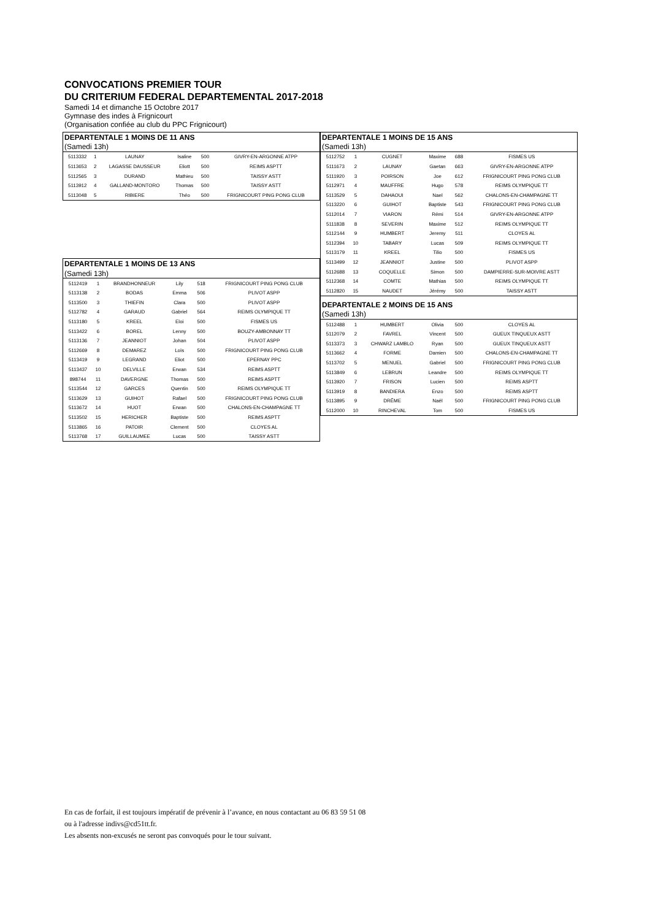CONVOCATIONS PREMIER TOUR
DU CRITERIUM FEDERAL DEPARTEMENTAL 2017-2018
Samedi 14 et dimanche 15 Octobre 2017
Gymnase des indes à Frignicourt
(Organisation confiée au club du PPC Frignicourt)
| DEPARTENTALE 1 MOINS DE 11 ANS | | | | | |
| (Samedi 13h) | | | | | |
| 5113332 | 1 | LAUNAY | Isaline | 500 | GIVRY-EN-ARGONNE ATPP |
| 5113653 | 2 | LAGASSE DAUSSEUR | Eliott | 500 | REIMS ASPTT |
| 5112565 | 3 | DURAND | Mathieu | 500 | TAISSY ASTT |
| 5113912 | 4 | GALLAND-MONTORO | Thomas | 500 | TAISSY ASTT |
| 5113048 | 5 | RIBIERE | Théo | 500 | FRIGNICOURT PING PONG CLUB |
| DEPARTENTALE 1 MOINS DE 13 ANS | | | | | |
| (Samedi 13h) | | | | | |
| 5112419 | 1 | BRANDHONNEUR | Lily | 518 | FRIGNICOURT PING PONG CLUB |
| 5113138 | 2 | BODAS | Emma | 506 | PLIVOT ASPP |
| 5113500 | 3 | THIEFIN | Clara | 500 | PLIVOT ASPP |
| 5112782 | 4 | GARAUD | Gabriel | 564 | REIMS OLYMPIQUE TT |
| 5113180 | 5 | KREEL | Eloi | 500 | FISMES US |
| 5113422 | 6 | BOREL | Lenny | 500 | BOUZY-AMBONNAY TT |
| 5113136 | 7 | JEANNIOT | Johan | 504 | PLIVOT ASPP |
| 5112669 | 8 | DEMAREZ | Loïs | 500 | FRIGNICOURT PING PONG CLUB |
| 5113419 | 9 | LEGRAND | Eliot | 500 | EPERNAY PPC |
| 5113437 | 10 | DELVILLE | Erwan | 534 | REIMS ASPTT |
| 898744 | 11 | DAVERGNE | Thomas | 500 | REIMS ASPTT |
| 5113544 | 12 | GARCES | Quentin | 500 | REIMS OLYMPIQUE TT |
| 5113629 | 13 | GUIHOT | Rafael | 500 | FRIGNICOURT PING PONG CLUB |
| 5113672 | 14 | HUOT | Erwan | 500 | CHALONS-EN-CHAMPAGNE TT |
| 5113502 | 15 | HERICHER | Baptiste | 500 | REIMS ASPTT |
| 5113865 | 16 | PATOIR | Clement | 500 | CLOYES AL |
| 5113768 | 17 | GUILLAUMEE | Lucas | 500 | TAISSY ASTT |
| DEPARTENTALE 1 MOINS DE 15 ANS | | | | | |
| (Samedi 13h) | | | | | |
| 5112752 | 1 | CUGNET | Maxime | 688 | FISMES US |
| 5111673 | 2 | LAUNAY | Gaetan | 663 | GIVRY-EN-ARGONNE ATPP |
| 5111920 | 3 | POIRSON | Joe | 612 | FRIGNICOURT PING PONG CLUB |
| 5112971 | 4 | MAUFFRE | Hugo | 578 | REIMS OLYMPIQUE TT |
| 5113529 | 5 | DAHAOUI | Nael | 562 | CHALONS-EN-CHAMPAGNE TT |
| 5113220 | 6 | GUIHOT | Baptiste | 543 | FRIGNICOURT PING PONG CLUB |
| 5112014 | 7 | VIARON | Rémi | 514 | GIVRY-EN-ARGONNE ATPP |
| 5111838 | 8 | SEVERIN | Maxime | 512 | REIMS OLYMPIQUE TT |
| 5112144 | 9 | HUMBERT | Jeremy | 511 | CLOYES AL |
| 5112394 | 10 | TABARY | Lucas | 509 | REIMS OLYMPIQUE TT |
| 5113179 | 11 | KREEL | Tilio | 500 | FISMES US |
| 5113499 | 12 | JEANNIOT | Justine | 500 | PLIVOT ASPP |
| 5112688 | 13 | COQUELLE | Simon | 500 | DAMPIERRE-SUR-MOIVRE ASTT |
| 5112368 | 14 | COMTE | Mathias | 500 | REIMS OLYMPIQUE TT |
| 5112820 | 15 | NAUDET | Jérémy | 500 | TAISSY ASTT |
| DEPARTENTALE 2 MOINS DE 15 ANS | | | | | |
| (Samedi 13h) | | | | | |
| 5112488 | 1 | HUMBERT | Olivia | 500 | CLOYES AL |
| 5112079 | 2 | FAVREL | Vincent | 500 | GUEUX TINQUEUX ASTT |
| 5113373 | 3 | CHWARZ LAMBLO | Ryan | 500 | GUEUX TINQUEUX ASTT |
| 5113662 | 4 | FORME | Damien | 500 | CHALONS-EN-CHAMPAGNE TT |
| 5113702 | 5 | MENUEL | Gabriel | 500 | FRIGNICOURT PING PONG CLUB |
| 5113849 | 6 | LEBRUN | Leandre | 500 | REIMS OLYMPIQUE TT |
| 5113920 | 7 | FRISON | Lucien | 500 | REIMS ASPTT |
| 5113919 | 8 | BANDIERA | Enzo | 500 | REIMS ASPTT |
| 5113895 | 9 | DRÊME | Naël | 500 | FRIGNICOURT PING PONG CLUB |
| 5112000 | 10 | RINCHEVAL | Tom | 500 | FISMES US |
En cas de forfait, il est toujours impératif de prévenir à l’avance, en nous contactant au 06 83 59 51 08
ou à l'adresse indivs@cd51tt.fr.
Les absents non-excusés ne seront pas convoqués pour le tour suivant.